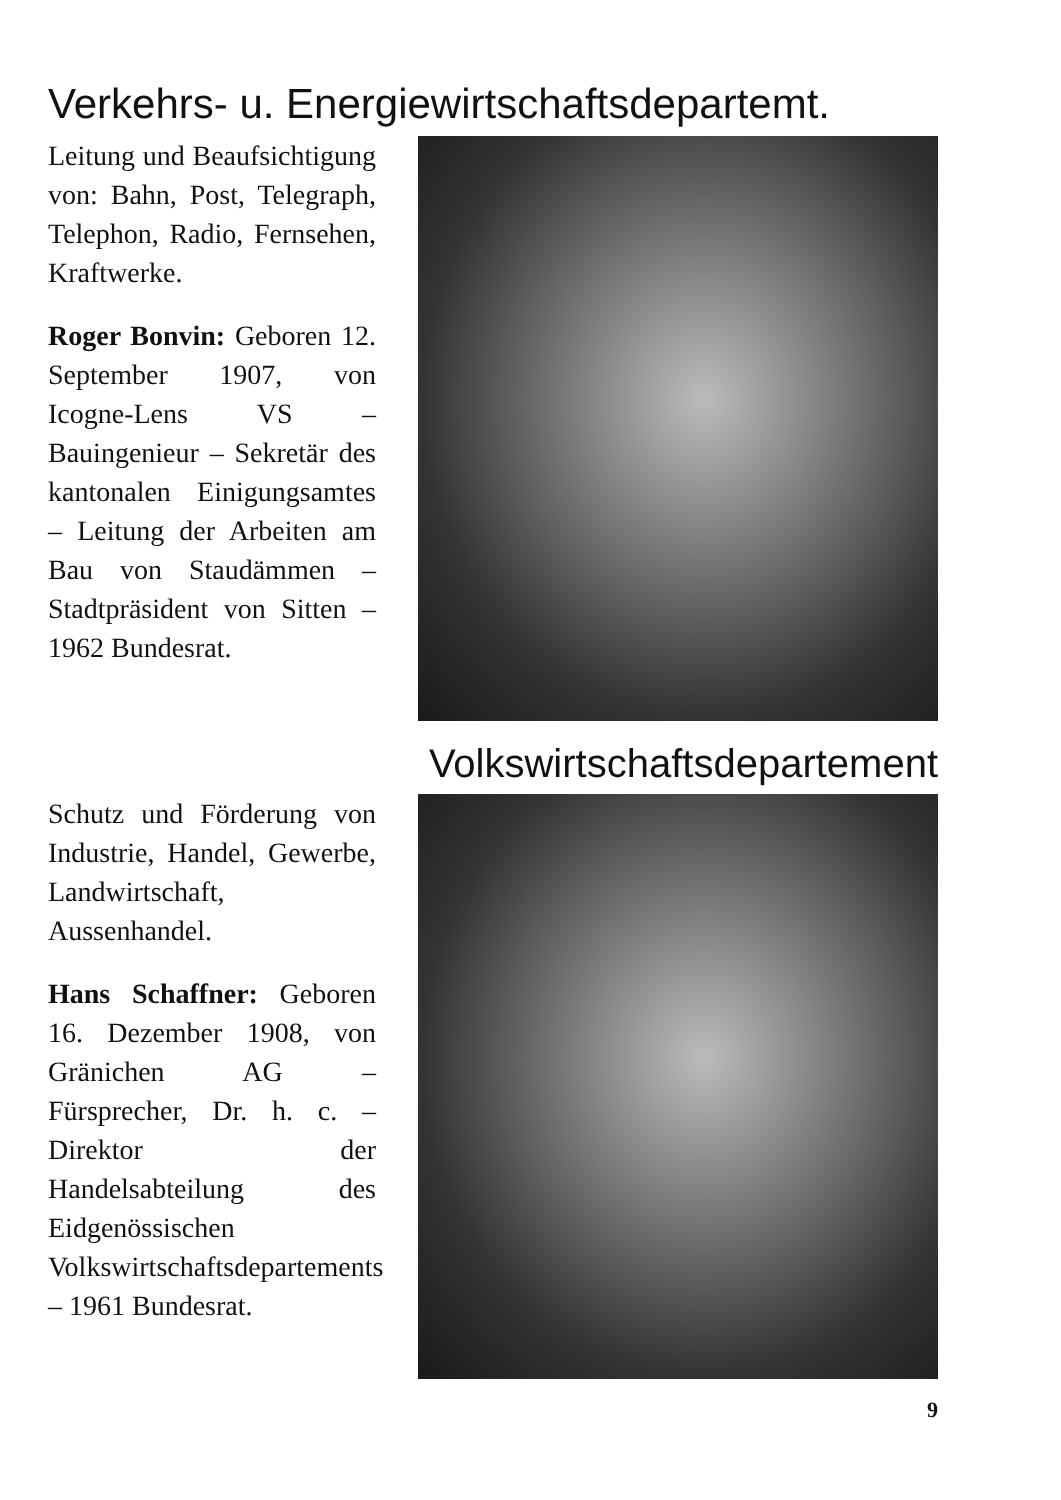Verkehrs- u. Energiewirtschaftsdepartemt.
Leitung und Beaufsichtigung von: Bahn, Post, Telegraph, Telephon, Radio, Fernsehen, Kraftwerke.
Roger Bonvin: Geboren 12. September 1907, von Icogne-Lens VS – Bauingenieur – Sekretär des kantonalen Einigungsamtes – Leitung der Arbeiten am Bau von Staudämmen – Stadtpräsident von Sitten – 1962 Bundesrat.
Volkswirtschaftsdepartement
Schutz und Förderung von Industrie, Handel, Gewerbe, Landwirtschaft, Aussenhandel.
Hans Schaffner: Geboren 16. Dezember 1908, von Gränichen AG – Fürsprecher, Dr. h. c. – Direktor der Handelsabteilung des Eidgenössischen Volkswirtschaftsdepartements – 1961 Bundesrat.
9